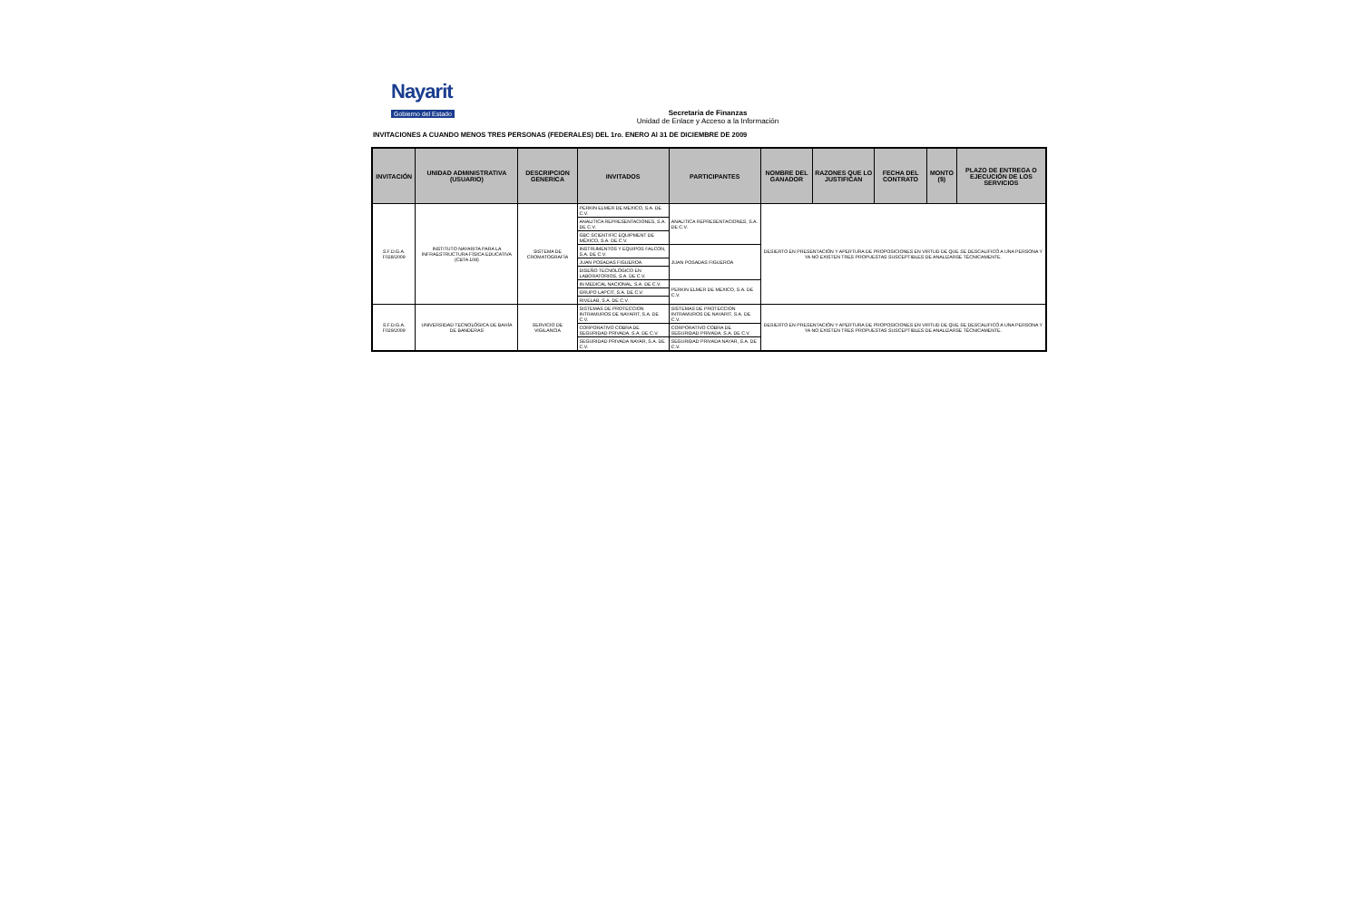Nayarit
Gobierno del Estado
Secretaria de Finanzas
Unidad de Enlace y Acceso a la Información
INVITACIONES A CUANDO MENOS TRES PERSONAS (FEDERALES) DEL 1ro. ENERO Al 31 DE DICIEMBRE DE 2009
| INVITACIÓN | UNIDAD ADMINISTRATIVA (USUARIO) | DESCRIPCION GENERICA | INVITADOS | PARTICIPANTES | NOMBRE DEL GANADOR | RAZONES QUE LO JUSTIFICAN | FECHA DEL CONTRATO | MONTO ($) | PLAZO DE ENTREGA O EJECUCIÓN DE LOS SERVICIOS |
| --- | --- | --- | --- | --- | --- | --- | --- | --- | --- |
| S.F.D.G.A. F028/2009 | INSTITUTO NAYARITA PARA LA INFRAESTRUCTURA FÍSICA EDUCATIVA (CBTA 108) | SISTEMA DE CROMATOGRAFÍA | PERKIN ELMER DE MEXICO, S.A. DE C.V. | ANALITICA REPRESENTACIONES, S.A. DE C.V. | DESIERTO EN PRESENTACIÓN Y APERTURA DE PROPOSICIONES EN VIRTUD DE QUE SE DESCALIFICÓ A UNA PERSONA Y YA NO EXISTEN TRES PROPUESTAS SUSCEPTIBLES DE ANALIZARSE TÉCNICAMENTE. | | | | |
| | | | ANALITICA REPRESENTACIONES, S.A. DE C.V. | | | | | | |
| | | | GBC SCIENTIFIC EQUIPMENT DE MÉXICO, S.A. DE C.V. | | | | | | |
| | | | INSTRUMENTOS Y EQUIPOS FALCON, S.A. DE C.V. | JUAN POSADAS FIGUEROA | | | | | |
| | | | JUAN POSADAS FIGUEROA | | | | | | |
| | | | DISEÑO TECNOLÓGICO EN LABORATORIOS, S.A. DE C.V. | | | | | | |
| | | | IN MEDICAL NACIONAL, S.A. DE C.V. | PERKIN ELMER DE MEXICO, S.A. DE C.V. | | | | | |
| | | | GRUPO LAPCIT, S.A. DE C.V. | | | | | | |
| | | | RIVELAB, S.A. DE C.V. | | | | | | |
| S.F.D.G.A. F029/2009 | UNIVERSIDAD TECNOLÓGICA DE BAHÍA DE BANDERAS | SERVICIO DE VIGILANCIA | SISTEMAS DE PROTECCION INTRAMUROS DE NAYARIT, S.A. DE C.V. | SISTEMAS DE PROTECCION INTRAMUROS DE NAYARIT, S.A. DE C.V. | DESIERTO EN PRESENTACIÓN Y APERTURA DE PROPOSICIONES EN VIRTUD DE QUE SE DESCALIFICÓ A UNA PERSONA Y YA NO EXISTEN TRES PROPUESTAS SUSCEPTIBLES DE ANALIZARSE TÉCNICAMENTE. | | | | |
| | | | CORPORATIVO COBRA DE SEGURIDAD PRIVADA, S.A. DE C.V. | CORPORATIVO COBRA DE SEGURIDAD PRIVADA, S.A. DE C.V. | | | | | |
| | | | SEGURIDAD PRIVADA NAYAR, S.A. DE C.V. | SEGURIDAD PRIVADA NAYAR, S.A. DE C.V. | | | | | |